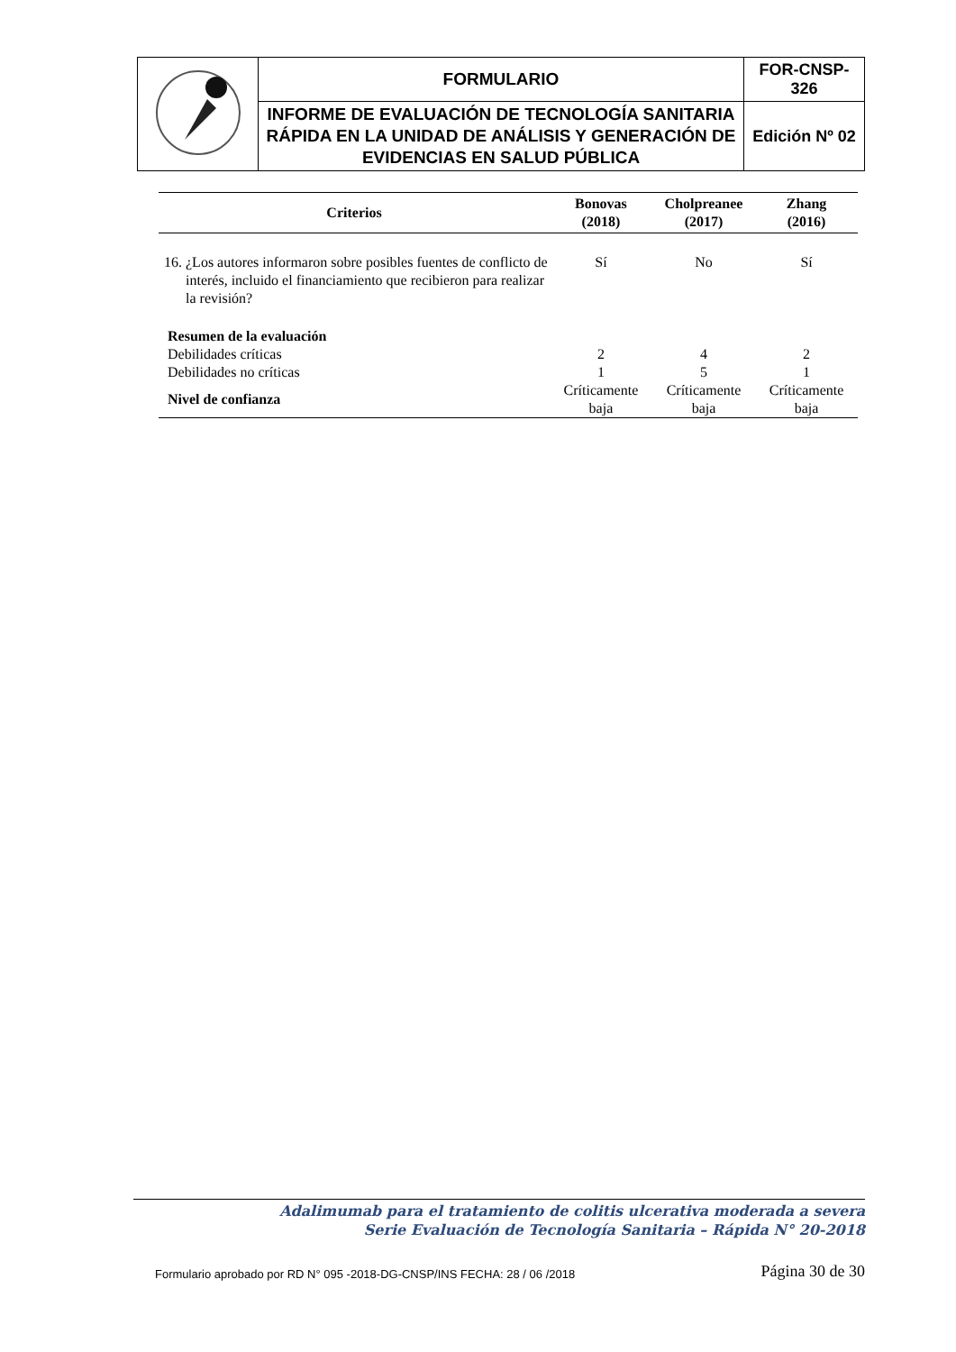| | FORMULARIO | FOR-CNSP-326 |
| | INFORME DE EVALUACIÓN DE TECNOLOGÍA SANITARIA RÁPIDA EN LA UNIDAD DE ANÁLISIS Y GENERACIÓN DE EVIDENCIAS EN SALUD PÚBLICA | Edición Nº 02 |
| Criterios | Bonovas (2018) | Cholpreanee (2017) | Zhang (2016) |
| --- | --- | --- | --- |
| 16. ¿Los autores informaron sobre posibles fuentes de conflicto de interés, incluido el financiamiento que recibieron para realizar la revisión? | Sí | No | Sí |
| Resumen de la evaluación | | | |
| Debilidades críticas | 2 | 4 | 2 |
| Debilidades no críticas | 1 | 5 | 1 |
| Nivel de confianza | Críticamente baja | Críticamente baja | Críticamente baja |
Adalimumab para el tratamiento de colitis ulcerativa moderada a severa
Serie Evaluación de Tecnología Sanitaria – Rápida N° 20-2018
Formulario aprobado por RD N° 095 -2018-DG-CNSP/INS FECHA: 28 / 06 /2018 Página 30 de 30